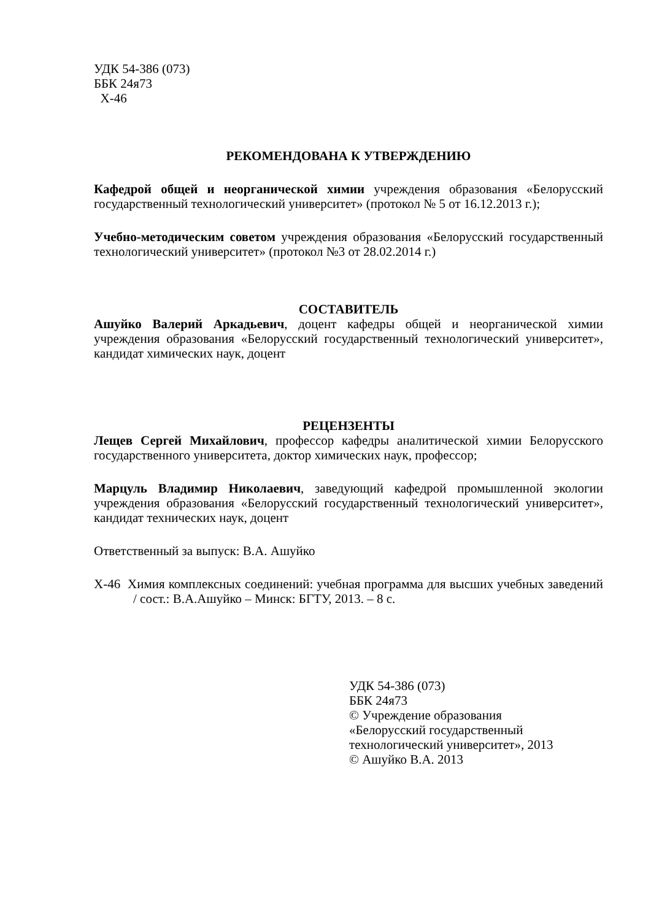УДК 54-386 (073)
ББК 24я73
Х-46
РЕКОМЕНДОВАНА К УТВЕРЖДЕНИЮ
Кафедрой общей и неорганической химии учреждения образования «Белорусский государственный технологический университет» (протокол № 5 от 16.12.2013 г.);
Учебно-методическим советом учреждения образования «Белорусский государственный технологический университет» (протокол №3 от 28.02.2014 г.)
СОСТАВИТЕЛЬ
Ашуйко Валерий Аркадьевич, доцент кафедры общей и неорганической химии учреждения образования «Белорусский государственный технологический университет», кандидат химических наук, доцент
РЕЦЕНЗЕНТЫ
Лещев Сергей Михайлович, профессор кафедры аналитической химии Белорусского государственного университета, доктор химических наук, профессор;
Марцуль Владимир Николаевич, заведующий кафедрой промышленной экологии учреждения образования «Белорусский государственный технологический университет», кандидат технических наук, доцент
Ответственный за выпуск: В.А. Ашуйко
Х-46 Химия комплексных соединений: учебная программа для высших учебных заведений / сост.: В.А.Ашуйко – Минск: БГТУ, 2013. – 8 с.
УДК 54-386 (073)
ББК 24я73
© Учреждение образования
«Белорусский государственный
технологический университет», 2013
© Ашуйко В.А. 2013